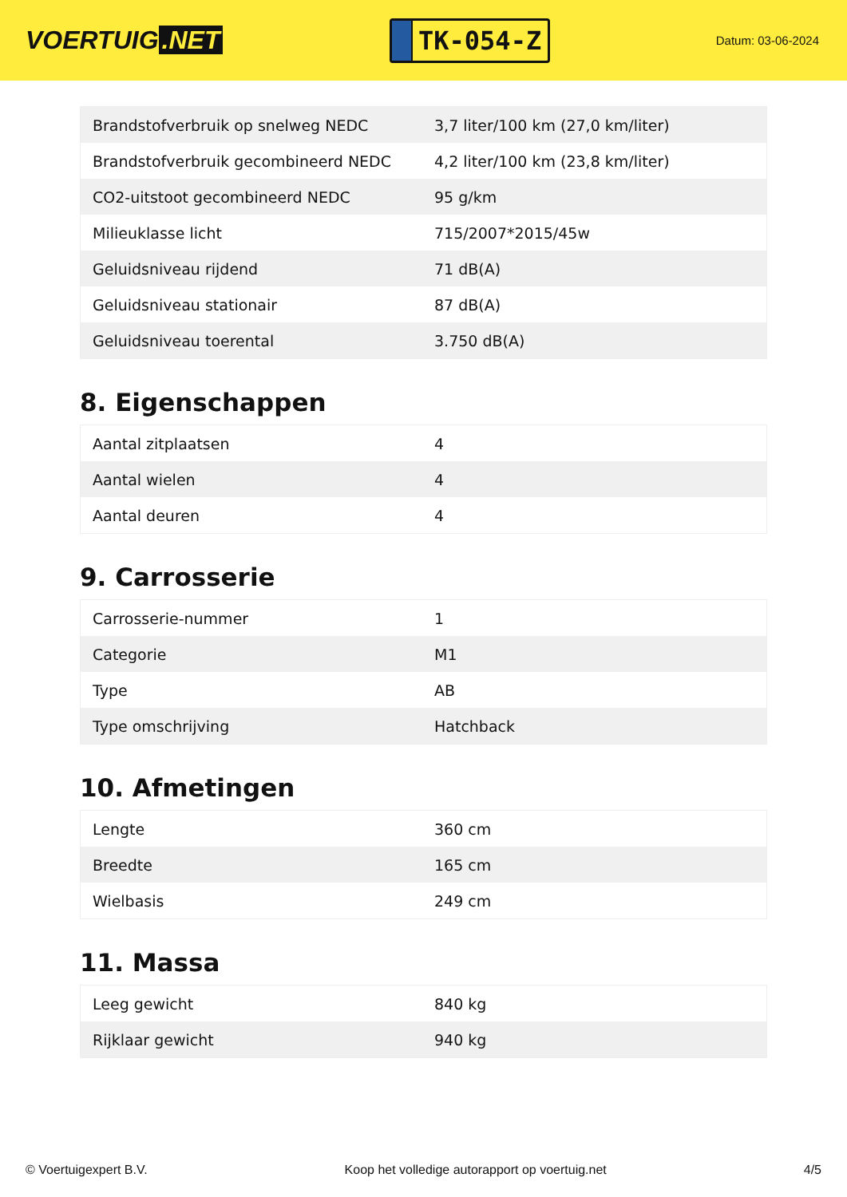VOERTUIG.NET
TK-054-Z
Datum: 03-06-2024
| Brandstofverbruik op snelweg NEDC | 3,7 liter/100 km (27,0 km/liter) |
| Brandstofverbruik gecombineerd NEDC | 4,2 liter/100 km (23,8 km/liter) |
| CO2-uitstoot gecombineerd NEDC | 95 g/km |
| Milieuklasse licht | 715/2007*2015/45w |
| Geluidsniveau rijdend | 71 dB(A) |
| Geluidsniveau stationair | 87 dB(A) |
| Geluidsniveau toerental | 3.750 dB(A) |
8. Eigenschappen
| Aantal zitplaatsen | 4 |
| Aantal wielen | 4 |
| Aantal deuren | 4 |
9. Carrosserie
| Carrosserie-nummer | 1 |
| Categorie | M1 |
| Type | AB |
| Type omschrijving | Hatchback |
10. Afmetingen
| Lengte | 360 cm |
| Breedte | 165 cm |
| Wielbasis | 249 cm |
11. Massa
| Leeg gewicht | 840 kg |
| Rijklaar gewicht | 940 kg |
© Voertuigexpert B.V. Koop het volledige autorapport op voertuig.net 4/5